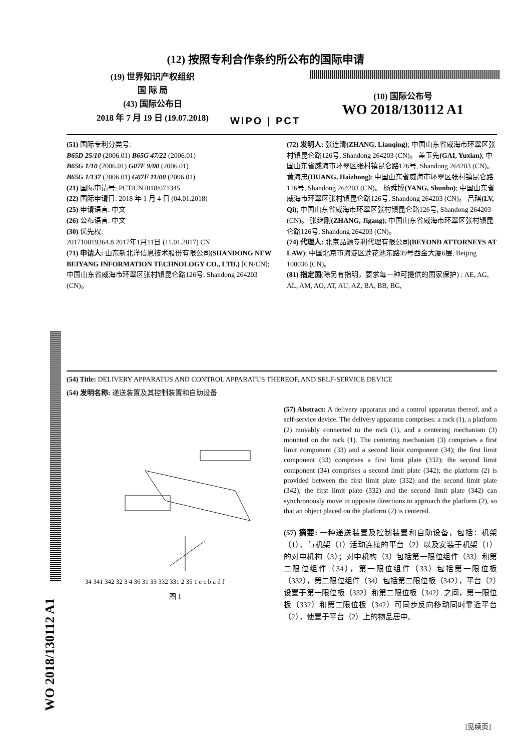(12) 按照专利合作条约所公布的国际申请
(19) 世界知识产权组织
国 际 局
(43) 国际公布日
2018 年 7 月 19 日 (19.07.2018)
WIPO | PCT
(10) 国际公布号
WO 2018/130112 A1
(51) 国际专利分类号:
B65D 25/10 (2006.01) B65G 47/22 (2006.01)
B65G 1/10 (2006.01) G07F 9/00 (2006.01)
B65G 1/137 (2006.01) G07F 11/00 (2006.01)
(21) 国际申请号: PCT/CN2018/071345
(22) 国际申请日: 2018 年 1 月 4 日 (04.01.2018)
(25) 申请语言: 中文
(26) 公布语言: 中文
(30) 优先权:
201710019364.8 2017年1月11日 (11.01.2017) CN
(71) 申请人: 山东新北洋信息技术股份有限公司(SHANDONG NEW BEIYANG INFORMATION TECHNOLOGY CO., LTD.) [CN/CN]; 中国山东省威海市环翠区张村镇昆仑路126号, Shandong 264203 (CN)。
(72) 发明人: 张连清(ZHANG, Lianqing); 中国山东省威海市环翠区张村镇昆仑路126号, Shandong 264203 (CN)。 盖玉先(GAI, Yuxian); 中国山东省威海市环翠区张村镇昆仑路126号, Shandong 264203 (CN)。 黄海忠(HUANG, Haizhong); 中国山东省威海市环翠区张村镇昆仑路126号, Shandong 264203 (CN)。 杨舜博(YANG, Shunbo); 中国山东省威海市环翠区张村镇昆仑路126号, Shandong 264203 (CN)。 吕琪(LV, Qi); 中国山东省威海市环翠区张村镇昆仑路126号, Shandong 264203 (CN)。 张继刚(ZHANG, Jigang); 中国山东省威海市环翠区张村镇昆仑路126号, Shandong 264203 (CN)。
(74) 代理人: 北京品源专利代理有限公司(BEYOND ATTORNEYS AT LAW); 中国北京市海淀区莲花池东路39号西金大厦6层, Beijing 100036 (CN)。
(81) 指定国(除另有指明，要求每一种可提供的国家保护) : AE, AG, AL, AM, AO, AT, AU, AZ, BA, BB, BG,
WO 2018/130112 A1
(54) Title: DELIVERY APPARATUS AND CONTROL APPARATUS THEREOF, AND SELF-SERVICE DEVICE
(54) 发明名称: 递送装置及其控制装置和自助设备
34 341 342 32 3 4 36 31 33 332 331 2 35 1 e c b a d f
图 1
(57) Abstract: A delivery apparatus and a control apparatus thereof, and a self-service device. The delivery apparatus comprises: a rack (1), a platform (2) movably connected to the rack (1), and a centering mechanism (3) mounted on the rack (1). The centering mechanism (3) comprises a first limit component (33) and a second limit component (34); the first limit component (33) comprises a first limit plate (332); the second limit component (34) comprises a second limit plate (342); the platform (2) is provided between the first limit plate (332) and the second limit plate (342); the first limit plate (332) and the second limit plate (342) can synchronously move in opposite directions to approach the platform (2), so that an object placed on the platform (2) is centered.
(57) 摘要: 一种递送装置及控制装置和自助设备，包括：机架（1）、与机架（1）活动连接的平台（2）以及安装于机架（1）的对中机构（3）；对中机构（3）包括第一限位组件（33）和第二限位组件（34），第一限位组件（33）包括第一限位板（332），第二限位组件（34）包括第二限位板（342），平台（2）设置于第一限位板（332）和第二限位板（342）之间，第一限位板（332）和第二限位板（342）可同步反向移动同时靠近平台（2），使置于平台（2）上的物品居中。
[见续页]